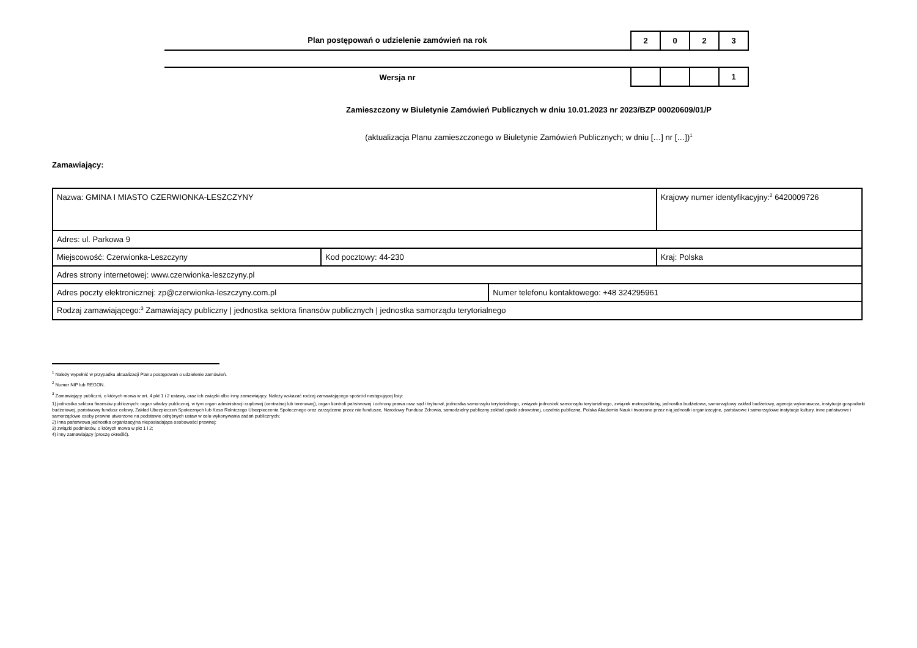Plan postępowań o udzielenie zamówień na rok
| 2 | 0 | 2 | 3 |
Wersja nr
| | | | 1 |
Zamieszczony w Biuletynie Zamówień Publicznych w dniu 10.01.2023 nr 2023/BZP 00020609/01/P
(aktualizacja Planu zamieszczonego w Biuletynie Zamówień Publicznych; w dniu […] nr […])<sup>1</sup>
Zamawiający:
| Nazwa: GMINA I MIASTO CZERWIONKA-LESZCZYNY | | | Krajowy numer identyfikacyjny:<sup>2</sup> 6420009726 |
| Adres: ul. Parkowa 9 | | | |
| Miejscowość: Czerwionka-Leszczyny | Kod pocztowy: 44-230 | | Kraj: Polska |
| Adres strony internetowej: www.czerwionka-leszczyny.pl | | | |
| Adres poczty elektronicznej: zp@czerwionka-leszczyny.com.pl | | Numer telefonu kontaktowego: +48 324295961 | |
| Rodzaj zamawiającego:<sup>3</sup> Zamawiający publiczny / jednostka sektora finansów publicznych / jednostka samorządu terytorialnego | | | |
<sup>1</sup> Należy wypełnić w przypadku aktualizacji Planu postępowań o udzielenie zamówień.
<sup>2</sup> Numer NIP lub REGON.
<sup>3</sup> Zamawiający publiczni, o których mowa w art. 4 pkt 1 i 2 ustawy, oraz ich związki albo inny zamawiający. Należy wskazać rodzaj zamawiającego spośród następującej listy:
1) jednostka sektora finansów publicznych: organ władzy publicznej, w tym organ administracji rządowej (centralnej lub terenowej), organ kontroli państwowej i ochrony prawa oraz sąd i trybunał, jednostka samorządu terytorialnego, związek jednostek samorządu terytorialnego, związek metropolitalny, jednostka budżetowa, samorządowy zakład budżetowy, agencja wykonawcza, instytucja gospodarki budżetowej, państwowy fundusz celowy, Zakład Ubezpieczeń Społecznych lub Kasa Rolniczego Ubezpieczenia Społecznego oraz zarządzane przez nie fundusze, Narodowy Fundusz Zdrowia, samodzielny publiczny zakład opieki zdrowotnej, uczelnia publiczna, Polska Akademia Nauk i tworzone przez nią jednostki organizacyjne, państwowe i samorządowe instytucje kultury, inne państwowe i samorządowe osoby prawne utworzone na podstawie odrębnych ustaw w celu wykonywania zadań publicznych;
2) inna państwowa jednostka organizacyjna nieposiadająca osobowości prawnej;
3) związki podmiotów, o których mowa w pkt 1 i 2;
4) inny zamawiający (proszę określić).